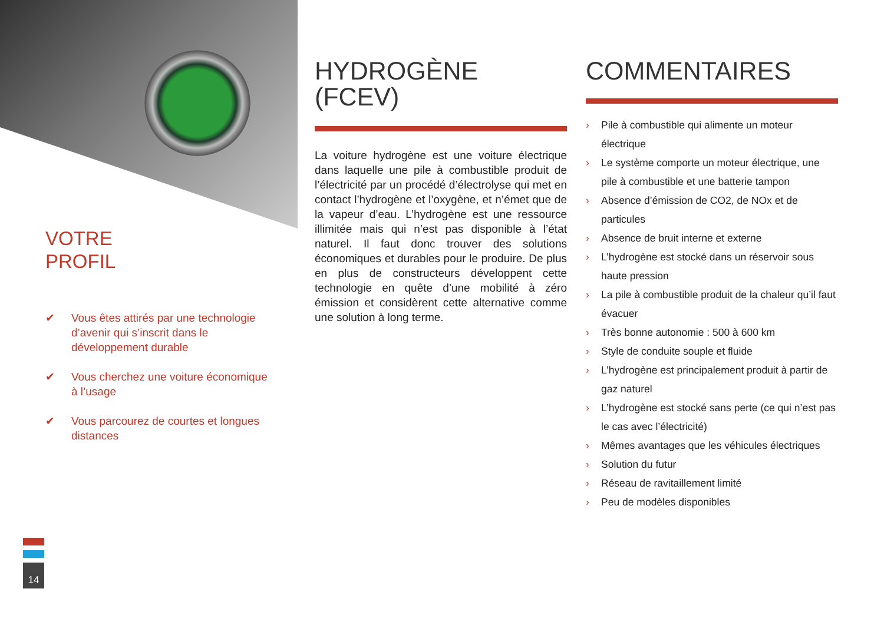VOTRE
PROFIL
✔ Vous êtes attirés par une technologie d’avenir qui s’inscrit dans le développement durable
✔ Vous cherchez une voiture économique à l’usage
✔ Vous parcourez de courtes et longues distances
HYDROGÈNE
(FCEV)
La voiture hydrogène est une voiture électrique dans laquelle une pile à combustible produit de l’électricité par un procédé d’électrolyse qui met en contact l’hydrogène et l’oxygène, et n’émet que de la vapeur d’eau. L’hydrogène est une ressource illimitée mais qui n’est pas disponible à l’état naturel. Il faut donc trouver des solutions économiques et durables pour le produire. De plus en plus de constructeurs développent cette technologie en quête d’une mobilité à zéro émission et considèrent cette alternative comme une solution à long terme.
COMMENTAIRES
› Pile à combustible qui alimente un moteur électrique
› Le système comporte un moteur électrique, une pile à combustible et une batterie tampon
› Absence d’émission de CO2, de NOx et de particules
› Absence de bruit interne et externe
› L’hydrogène est stocké dans un réservoir sous haute pression
› La pile à combustible produit de la chaleur qu’il faut évacuer
› Très bonne autonomie : 500 à 600 km
› Style de conduite souple et fluide
› L’hydrogène est principalement produit à partir de gaz naturel
› L’hydrogène est stocké sans perte (ce qui n’est pas le cas avec l’électricité)
› Mêmes avantages que les véhicules électriques
› Solution du futur
› Réseau de ravitaillement limité
› Peu de modèles disponibles
14